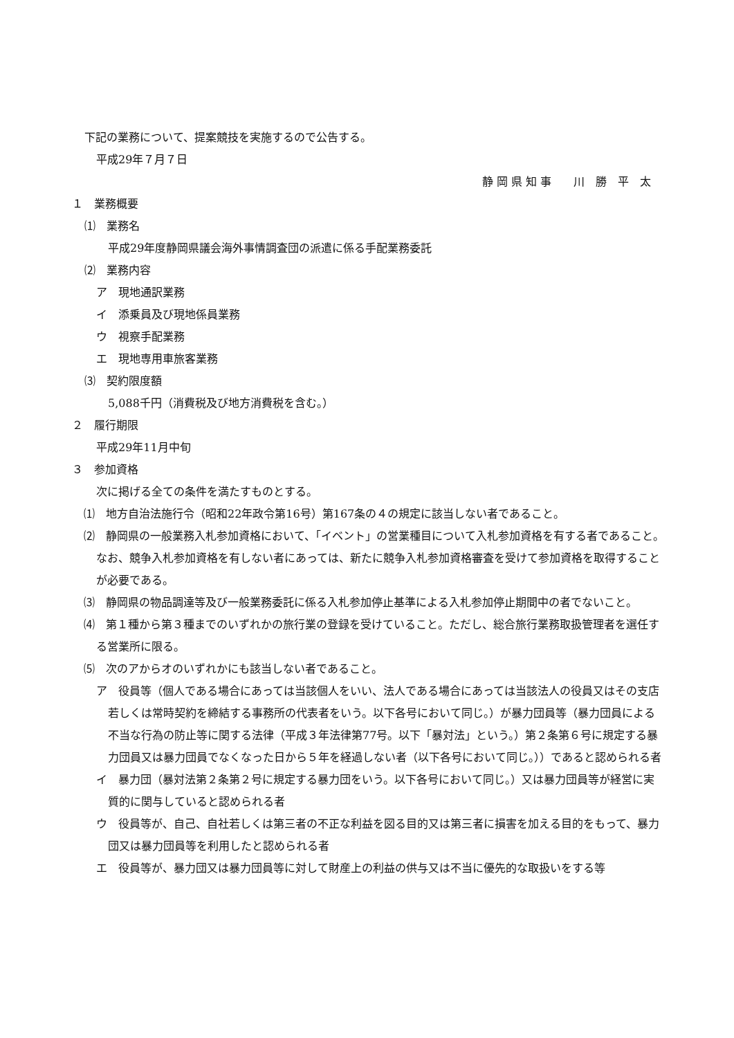下記の業務について、提案競技を実施するので公告する。
平成29年７月７日
静 岡 県 知 事　　川　勝　平　太
１　業務概要
⑴　業務名
平成29年度静岡県議会海外事情調査団の派遣に係る手配業務委託
⑵　業務内容
ア　現地通訳業務
イ　添乗員及び現地係員業務
ウ　視察手配業務
エ　現地専用車旅客業務
⑶　契約限度額
5,088千円（消費税及び地方消費税を含む。）
２　履行期限
平成29年11月中旬
３　参加資格
次に掲げる全ての条件を満たすものとする。
⑴　地方自治法施行令（昭和22年政令第16号）第167条の４の規定に該当しない者であること。
⑵　静岡県の一般業務入札参加資格において、「イベント」の営業種目について入札参加資格を有する者であること。なお、競争入札参加資格を有しない者にあっては、新たに競争入札参加資格審査を受けて参加資格を取得することが必要である。
⑶　静岡県の物品調達等及び一般業務委託に係る入札参加停止基準による入札参加停止期間中の者でないこと。
⑷　第１種から第３種までのいずれかの旅行業の登録を受けていること。ただし、総合旅行業務取扱管理者を選任する営業所に限る。
⑸　次のアからオのいずれかにも該当しない者であること。
ア　役員等（個人である場合にあっては当該個人をいい、法人である場合にあっては当該法人の役員又はその支店若しくは常時契約を締結する事務所の代表者をいう。以下各号において同じ。）が暴力団員等（暴力団員による不当な行為の防止等に関する法律（平成３年法律第77号。以下「暴対法」という。）第２条第６号に規定する暴力団員又は暴力団員でなくなった日から５年を経過しない者（以下各号において同じ。））であると認められる者
イ　暴力団（暴対法第２条第２号に規定する暴力団をいう。以下各号において同じ。）又は暴力団員等が経営に実質的に関与していると認められる者
ウ　役員等が、自己、自社若しくは第三者の不正な利益を図る目的又は第三者に損害を加える目的をもって、暴力団又は暴力団員等を利用したと認められる者
エ　役員等が、暴力団又は暴力団員等に対して財産上の利益の供与又は不当に優先的な取扱いをする等